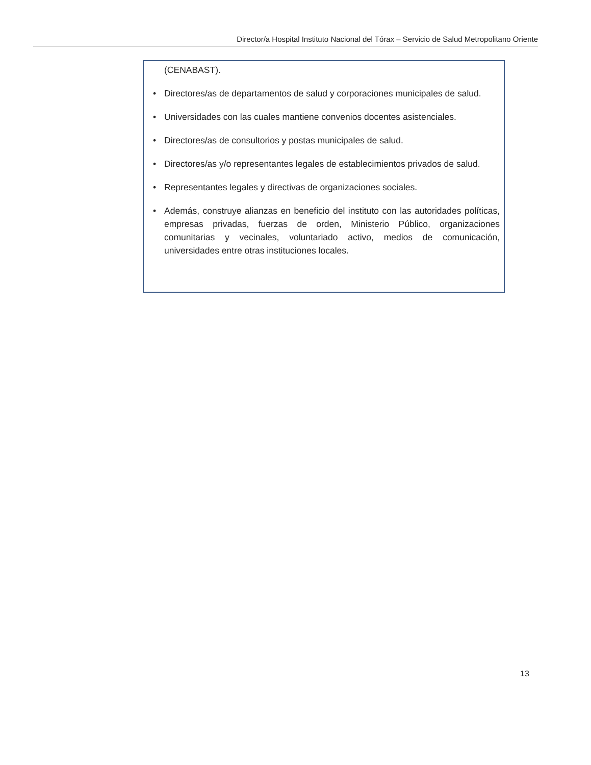Director/a Hospital Instituto Nacional del Tórax – Servicio de Salud Metropolitano Oriente
(CENABAST).
• Directores/as de departamentos de salud y corporaciones municipales de salud.
• Universidades con las cuales mantiene convenios docentes asistenciales.
• Directores/as de consultorios y postas municipales de salud.
• Directores/as y/o representantes legales de establecimientos privados de salud.
• Representantes legales y directivas de organizaciones sociales.
• Además, construye alianzas en beneficio del instituto con las autoridades políticas, empresas privadas, fuerzas de orden, Ministerio Público, organizaciones comunitarias y vecinales, voluntariado activo, medios de comunicación, universidades entre otras instituciones locales.
13